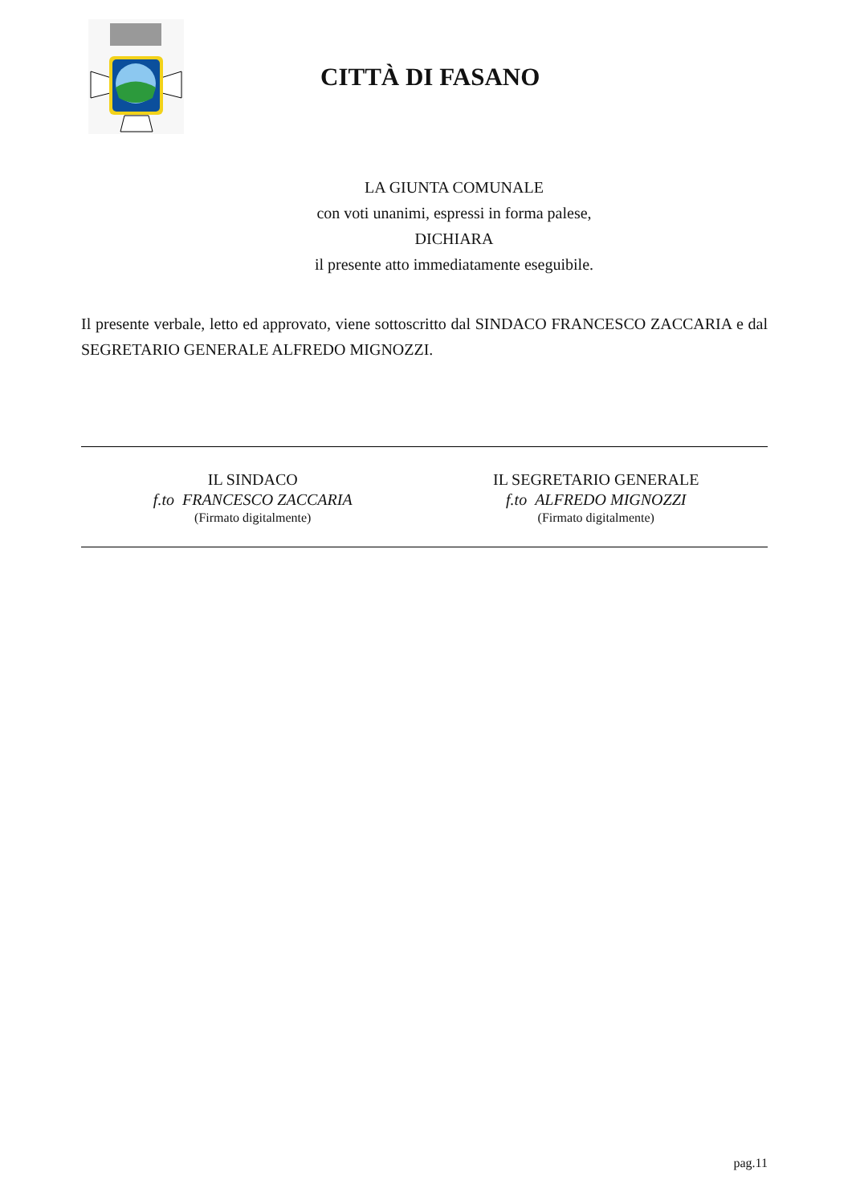CITTÀ DI FASANO
LA GIUNTA COMUNALE
con voti unanimi, espressi in forma palese,
DICHIARA
il presente atto immediatamente eseguibile.
Il presente verbale, letto ed approvato, viene sottoscritto dal SINDACO FRANCESCO ZACCARIA e dal SEGRETARIO GENERALE ALFREDO MIGNOZZI.
IL SINDACO
f.to FRANCESCO ZACCARIA
(Firmato digitalmente)
IL SEGRETARIO GENERALE
f.to ALFREDO MIGNOZZI
(Firmato digitalmente)
pag.11